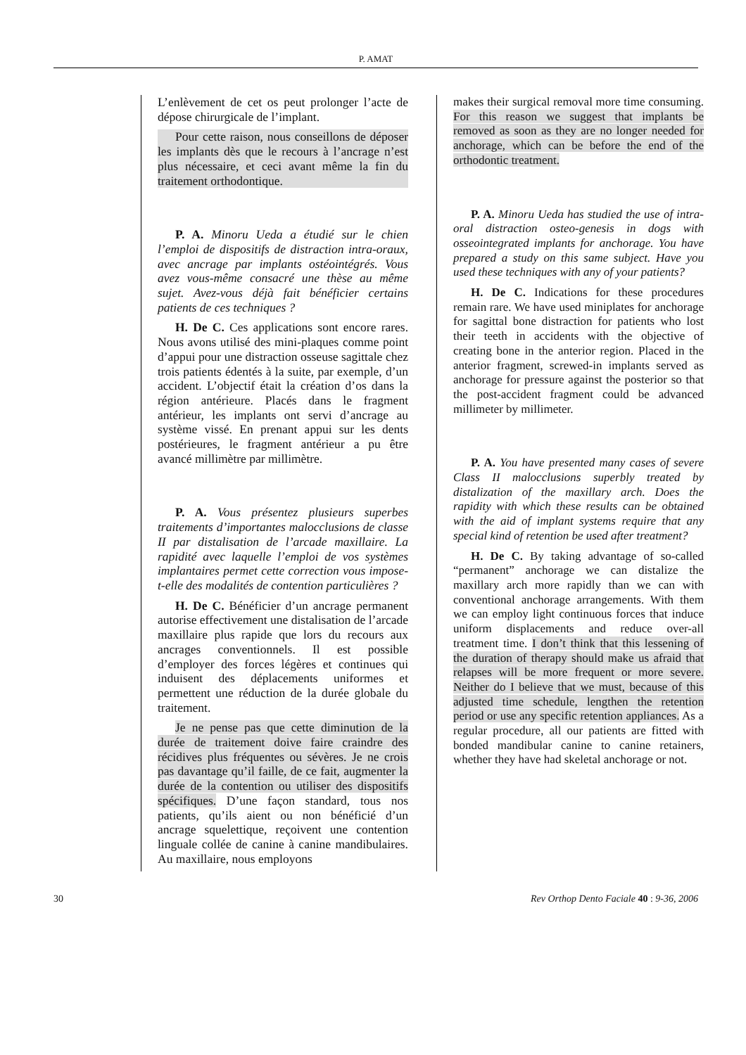P. AMAT
L’enlèvement de cet os peut prolonger l’acte de dépose chirurgicale de l’implant.
Pour cette raison, nous conseillons de déposer les implants dès que le recours à l’ancrage n’est plus nécessaire, et ceci avant même la fin du traitement orthodontique.
P. A. Minoru Ueda a étudié sur le chien l’emploi de dispositifs de distraction intra-oraux, avec ancrage par implants ostéointégrés. Vous avez vous-même consacré une thèse au même sujet. Avez-vous déjà fait bénéficier certains patients de ces techniques ?
H. De C. Ces applications sont encore rares. Nous avons utilisé des mini-plaques comme point d’appui pour une distraction osseuse sagittale chez trois patients édentés à la suite, par exemple, d’un accident. L’objectif était la création d’os dans la région antérieure. Placés dans le fragment antérieur, les implants ont servi d’ancrage au système vissé. En prenant appui sur les dents postérieures, le fragment antérieur a pu être avancé millimètre par millimètre.
P. A. Vous présentez plusieurs superbes traitements d’importantes malocclusions de classe II par distalisation de l’arcade maxillaire. La rapidité avec laquelle l’emploi de vos systèmes implantaires permet cette correction vous impose-t-elle des modalités de contention particulières ?
H. De C. Bénéficier d’un ancrage permanent autorise effectivement une distalisation de l’arcade maxillaire plus rapide que lors du recours aux ancrages conventionnels. Il est possible d’employer des forces légères et continues qui induisent des déplacements uniformes et permettent une réduction de la durée globale du traitement.
Je ne pense pas que cette diminution de la durée de traitement doive faire craindre des récidives plus fréquentes ou sévères. Je ne crois pas davantage qu’il faille, de ce fait, augmenter la durée de la contention ou utiliser des dispositifs spécifiques. D’une façon standard, tous nos patients, qu’ils aient ou non bénéficié d’un ancrage squelettique, reçoivent une contention linguale collée de canine à canine mandibulaires. Au maxillaire, nous employons
makes their surgical removal more time consuming. For this reason we suggest that implants be removed as soon as they are no longer needed for anchorage, which can be before the end of the orthodontic treatment.
P. A. Minoru Ueda has studied the use of intra-oral distraction osteo-genesis in dogs with osseointegrated implants for anchorage. You have prepared a study on this same subject. Have you used these techniques with any of your patients?
H. De C. Indications for these procedures remain rare. We have used miniplates for anchorage for sagittal bone distraction for patients who lost their teeth in accidents with the objective of creating bone in the anterior region. Placed in the anterior fragment, screwed-in implants served as anchorage for pressure against the posterior so that the post-accident fragment could be advanced millimeter by millimeter.
P. A. You have presented many cases of severe Class II malocclusions superbly treated by distalization of the maxillary arch. Does the rapidity with which these results can be obtained with the aid of implant systems require that any special kind of retention be used after treatment?
H. De C. By taking advantage of so-called “permanent” anchorage we can distalize the maxillary arch more rapidly than we can with conventional anchorage arrangements. With them we can employ light continuous forces that induce uniform displacements and reduce over-all treatment time. I don’t think that this lessening of the duration of therapy should make us afraid that relapses will be more frequent or more severe. Neither do I believe that we must, because of this adjusted time schedule, lengthen the retention period or use any specific retention appliances. As a regular procedure, all our patients are fitted with bonded mandibular canine to canine retainers, whether they have had skeletal anchorage or not.
30 Rev Orthop Dento Faciale 40 : 9-36, 2006